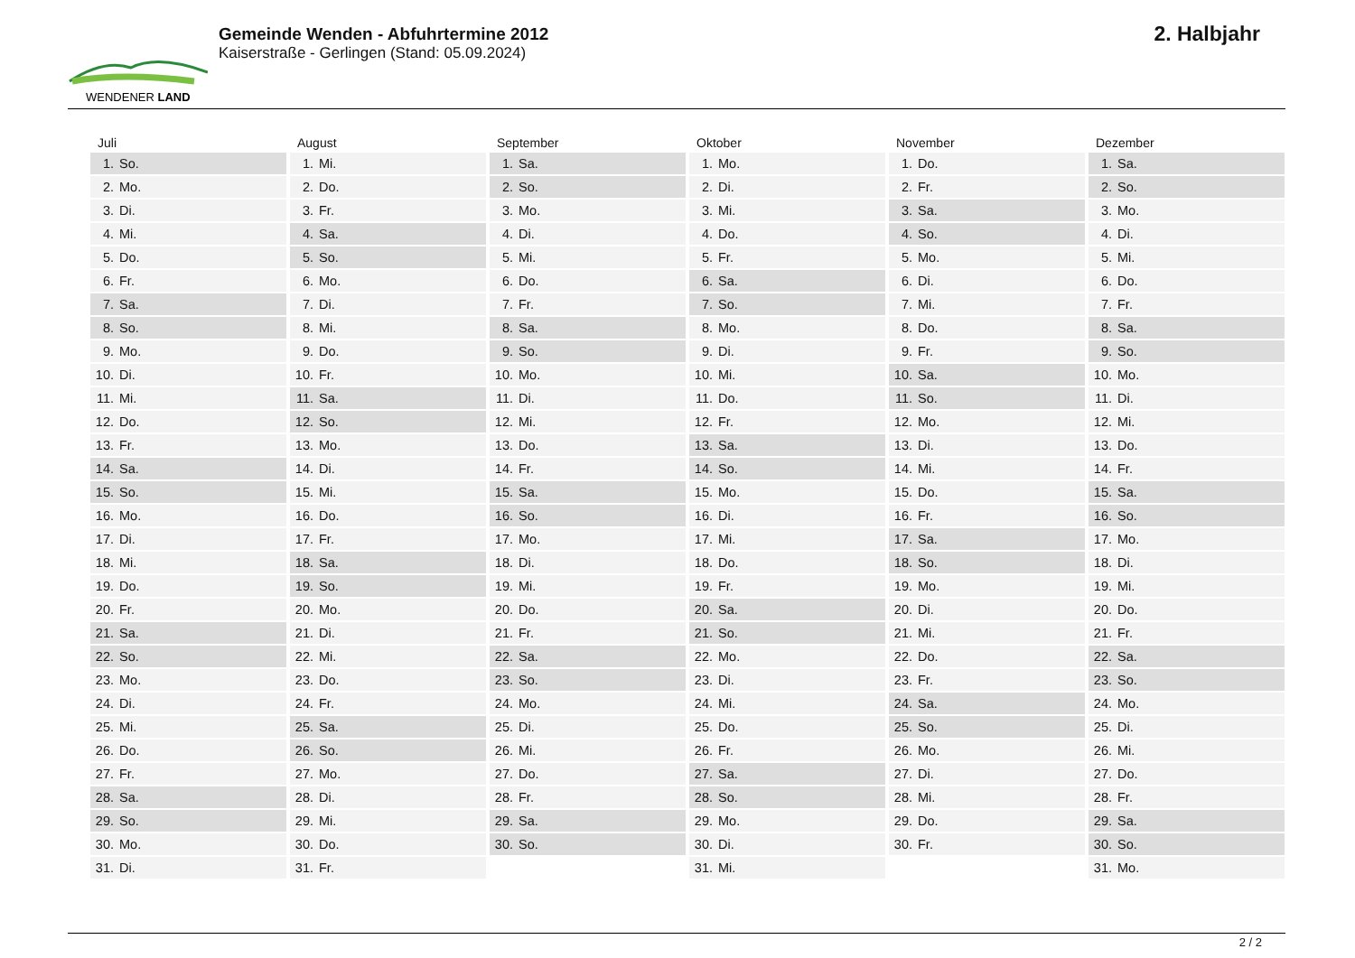WENDENER LAND
Gemeinde Wenden - Abfuhrtermine 2012
Kaiserstraße - Gerlingen (Stand: 05.09.2024)
2. Halbjahr
Juli
| 1. | So. |
| 2. | Mo. |
| 3. | Di. |
| 4. | Mi. |
| 5. | Do. |
| 6. | Fr. |
| 7. | Sa. |
| 8. | So. |
| 9. | Mo. |
| 10. | Di. |
| 11. | Mi. |
| 12. | Do. |
| 13. | Fr. |
| 14. | Sa. |
| 15. | So. |
| 16. | Mo. |
| 17. | Di. |
| 18. | Mi. |
| 19. | Do. |
| 20. | Fr. |
| 21. | Sa. |
| 22. | So. |
| 23. | Mo. |
| 24. | Di. |
| 25. | Mi. |
| 26. | Do. |
| 27. | Fr. |
| 28. | Sa. |
| 29. | So. |
| 30. | Mo. |
| 31. | Di. |
August
| 1. | Mi. |
| 2. | Do. |
| 3. | Fr. |
| 4. | Sa. |
| 5. | So. |
| 6. | Mo. |
| 7. | Di. |
| 8. | Mi. |
| 9. | Do. |
| 10. | Fr. |
| 11. | Sa. |
| 12. | So. |
| 13. | Mo. |
| 14. | Di. |
| 15. | Mi. |
| 16. | Do. |
| 17. | Fr. |
| 18. | Sa. |
| 19. | So. |
| 20. | Mo. |
| 21. | Di. |
| 22. | Mi. |
| 23. | Do. |
| 24. | Fr. |
| 25. | Sa. |
| 26. | So. |
| 27. | Mo. |
| 28. | Di. |
| 29. | Mi. |
| 30. | Do. |
| 31. | Fr. |
September
| 1. | Sa. |
| 2. | So. |
| 3. | Mo. |
| 4. | Di. |
| 5. | Mi. |
| 6. | Do. |
| 7. | Fr. |
| 8. | Sa. |
| 9. | So. |
| 10. | Mo. |
| 11. | Di. |
| 12. | Mi. |
| 13. | Do. |
| 14. | Fr. |
| 15. | Sa. |
| 16. | So. |
| 17. | Mo. |
| 18. | Di. |
| 19. | Mi. |
| 20. | Do. |
| 21. | Fr. |
| 22. | Sa. |
| 23. | So. |
| 24. | Mo. |
| 25. | Di. |
| 26. | Mi. |
| 27. | Do. |
| 28. | Fr. |
| 29. | Sa. |
| 30. | So. |
Oktober
| 1. | Mo. |
| 2. | Di. |
| 3. | Mi. |
| 4. | Do. |
| 5. | Fr. |
| 6. | Sa. |
| 7. | So. |
| 8. | Mo. |
| 9. | Di. |
| 10. | Mi. |
| 11. | Do. |
| 12. | Fr. |
| 13. | Sa. |
| 14. | So. |
| 15. | Mo. |
| 16. | Di. |
| 17. | Mi. |
| 18. | Do. |
| 19. | Fr. |
| 20. | Sa. |
| 21. | So. |
| 22. | Mo. |
| 23. | Di. |
| 24. | Mi. |
| 25. | Do. |
| 26. | Fr. |
| 27. | Sa. |
| 28. | So. |
| 29. | Mo. |
| 30. | Di. |
| 31. | Mi. |
November
| 1. | Do. |
| 2. | Fr. |
| 3. | Sa. |
| 4. | So. |
| 5. | Mo. |
| 6. | Di. |
| 7. | Mi. |
| 8. | Do. |
| 9. | Fr. |
| 10. | Sa. |
| 11. | So. |
| 12. | Mo. |
| 13. | Di. |
| 14. | Mi. |
| 15. | Do. |
| 16. | Fr. |
| 17. | Sa. |
| 18. | So. |
| 19. | Mo. |
| 20. | Di. |
| 21. | Mi. |
| 22. | Do. |
| 23. | Fr. |
| 24. | Sa. |
| 25. | So. |
| 26. | Mo. |
| 27. | Di. |
| 28. | Mi. |
| 29. | Do. |
| 30. | Fr. |
Dezember
| 1. | Sa. |
| 2. | So. |
| 3. | Mo. |
| 4. | Di. |
| 5. | Mi. |
| 6. | Do. |
| 7. | Fr. |
| 8. | Sa. |
| 9. | So. |
| 10. | Mo. |
| 11. | Di. |
| 12. | Mi. |
| 13. | Do. |
| 14. | Fr. |
| 15. | Sa. |
| 16. | So. |
| 17. | Mo. |
| 18. | Di. |
| 19. | Mi. |
| 20. | Do. |
| 21. | Fr. |
| 22. | Sa. |
| 23. | So. |
| 24. | Mo. |
| 25. | Di. |
| 26. | Mi. |
| 27. | Do. |
| 28. | Fr. |
| 29. | Sa. |
| 30. | So. |
| 31. | Mo. |
2 / 2